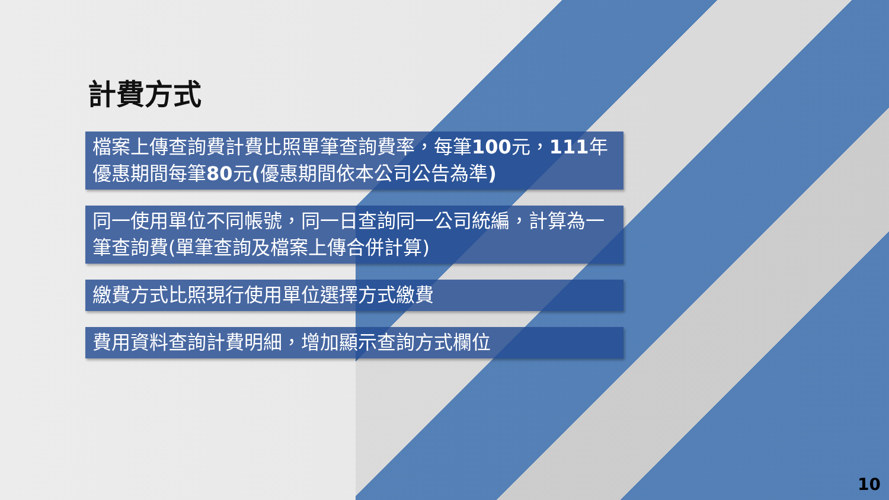計費方式
檔案上傳查詢費計費比照單筆查詢費率，每筆100元，111年優惠期間每筆80元(優惠期間依本公司公告為準)
同一使用單位不同帳號，同一日查詢同一公司統編，計算為一筆查詢費(單筆查詢及檔案上傳合併計算)
繳費方式比照現行使用單位選擇方式繳費
費用資料查詢計費明細，增加顯示查詢方式欄位
10